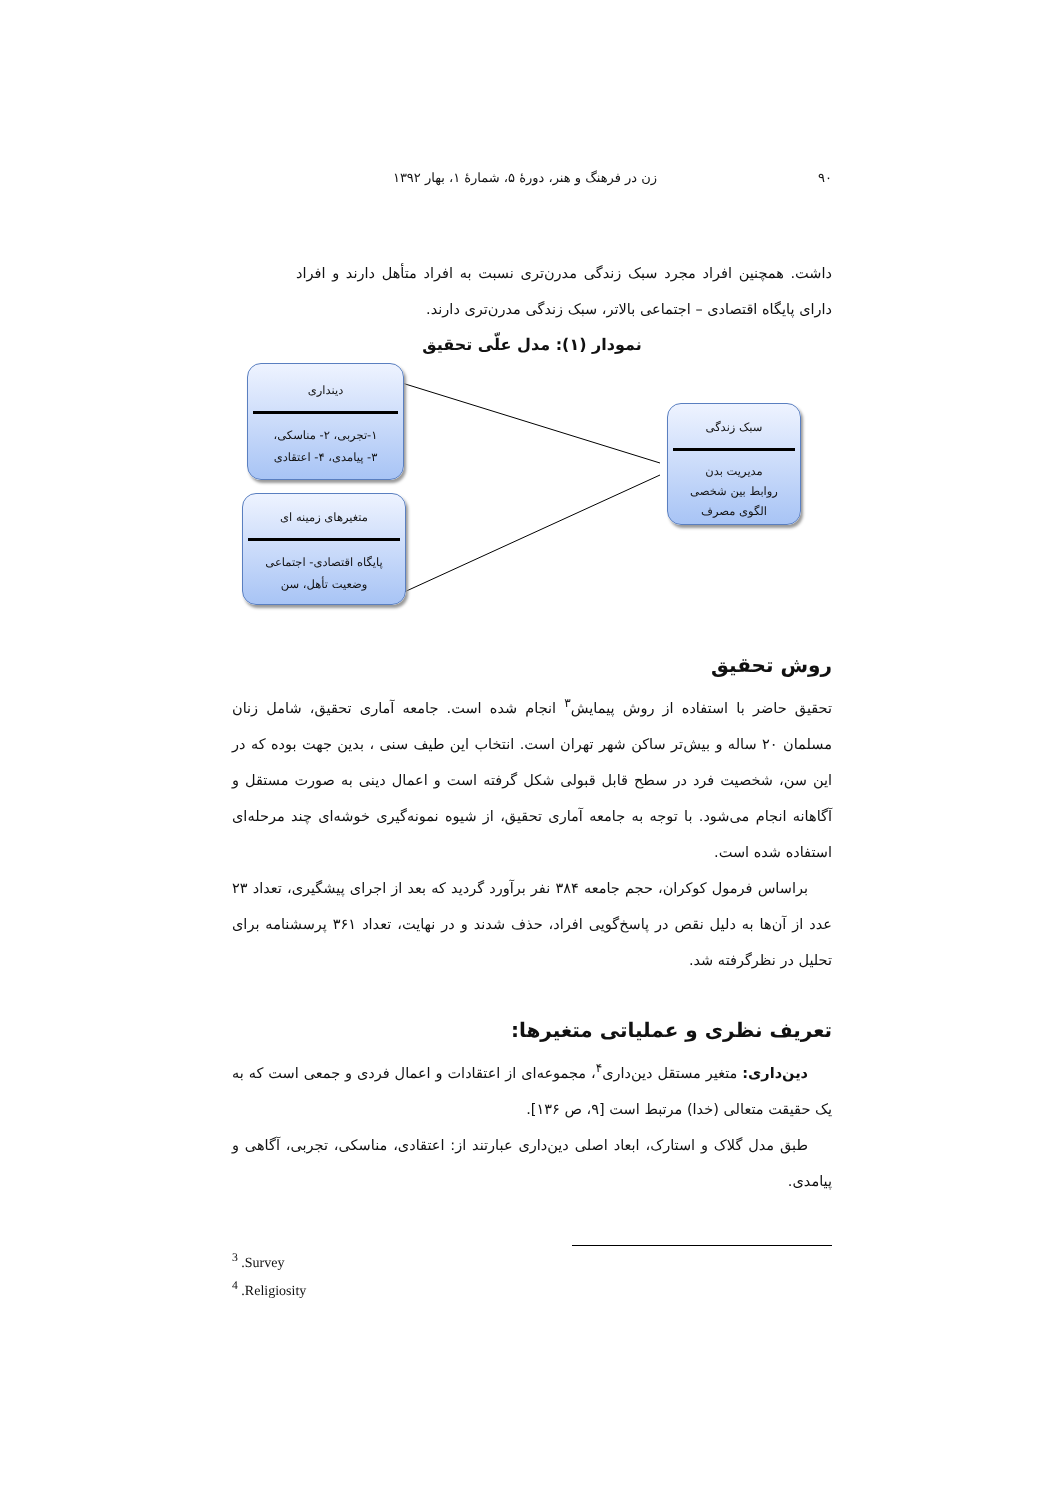۹۰ زن در فرهنگ و هنر، دورهٔ ۵، شمارهٔ ۱، بهار ۱۳۹۲
داشت. همچنین افراد مجرد سبک زندگی مدرن‌تری نسبت به افراد متأهل دارند و افراد دارای پایگاه اقتصادی – اجتماعی بالاتر، سبک زندگی مدرن‌تری دارند.
نمودار (۱): مدل علّی تحقیق
دینداری
۱-تجربی، ۲- مناسکی،
۳- پیامدی، ۴- اعتقادی
متغیرهای زمینه ای
پایگاه اقتصادی- اجتماعی
وضعیت تأهل، سن
سبک زندگی
مدیریت بدن
روابط بین شخصی
الگوی مصرف
روش تحقیق
تحقیق حاضر با استفاده از روش پیمایش<sup>۳</sup> انجام شده است. جامعه آماری تحقیق، شامل زنان مسلمان ۲۰ ساله و بیش‌تر ساکن شهر تهران است. انتخاب این طیف سنی ، بدین جهت بوده که در این سن، شخصیت فرد در سطح قابل قبولی شکل گرفته است و اعمال دینی به صورت مستقل و آگاهانه انجام می‌شود. با توجه به جامعه آماری تحقیق، از شیوه نمونه‌گیری خوشه‌ای چند مرحله‌ای استفاده شده است.
براساس فرمول کوکران، حجم جامعه ۳۸۴ نفر برآورد گردید که بعد از اجرای پیشگیری، تعداد ۲۳ عدد از آن‌ها به دلیل نقص در پاسخ‌گویی افراد، حذف شدند و در نهایت، تعداد ۳۶۱ پرسشنامه برای تحلیل در نظرگرفته شد.
تعریف نظری و عملیاتی متغیرها:
دین‌داری: متغیر مستقل دین‌داری<sup>۴</sup>، مجموعه‌ای از اعتقادات و اعمال فردی و جمعی است که به یک حقیقت متعالی (خدا) مرتبط است [۹، ص ۱۳۶].
طبق مدل گلاک و استارک، ابعاد اصلی دین‌داری عبارتند از: اعتقادی، مناسکی، تجربی، آگاهی و پیامدی.
<sup>3</sup> .Survey
<sup>4</sup> .Religiosity